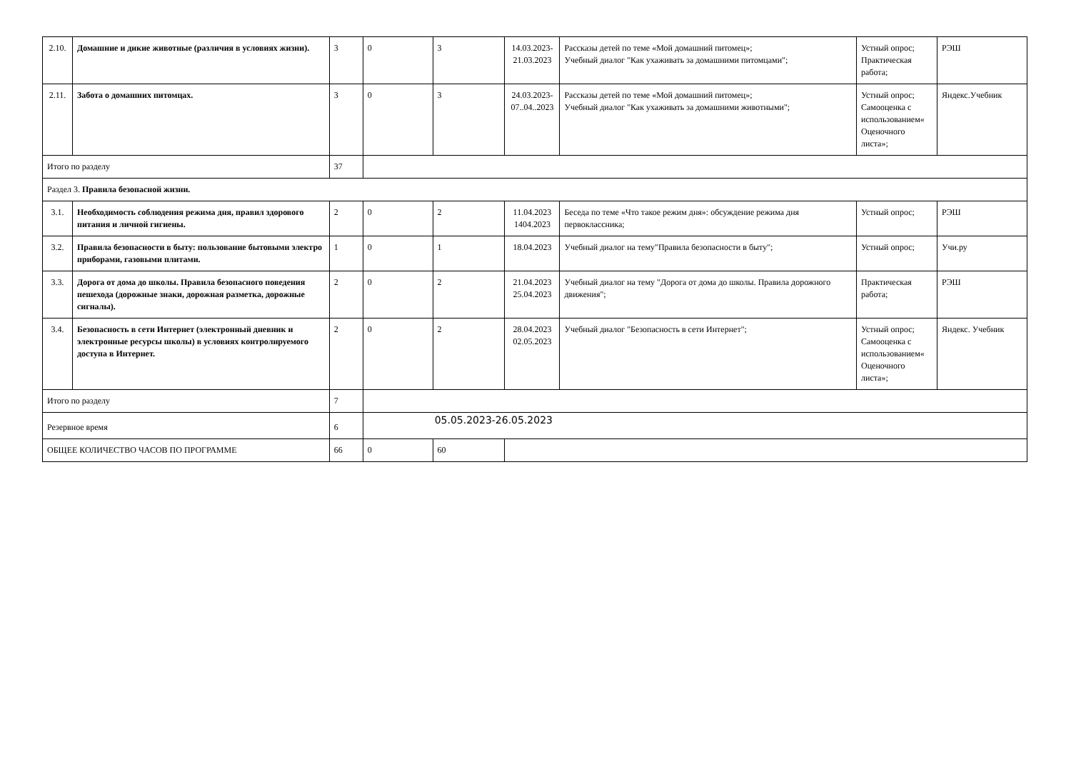| 2.10. | Домашние и дикие животные (различия в условиях жизни). | 3 | 0 | 3 | 14.03.2023- 21.03.2023 | Рассказы детей по теме «Мой домашний питомец»; Учебный диалог "Как ухаживать за домашними питомцами"; | Устный опрос; Практическая работа; | РЭШ |
| 2.11. | Забота о домашних питомцах. | 3 | 0 | 3 | 24.03.2023- 07..04..2023 | Рассказы детей по теме «Мой домашний питомец»; Учебный диалог "Как ухаживать за домашними животными"; | Устный опрос; Самооценка с использованием« Оценочного листа»; | Яндекс.Учебник |
| Итого по разделу | | 37 | | | | | | |
| Раздел 3. Правила безопасной жизни. | | | | | | | | |
| 3.1. | Необходимость соблюдения режима дня, правил здорового питания и личной гигиены. | 2 | 0 | 2 | 11.04.2023 1404.2023 | Беседа по теме «Что такое режим дня»: обсуждение режима дня первоклассника; | Устный опрос; | РЭШ |
| 3.2. | Правила безопасности в быту: пользование бытовыми электро приборами, газовыми плитами. | 1 | 0 | 1 | 18.04.2023 | Учебный диалог на тему"Правила безопасности в быту"; | Устный опрос; | Учи.ру |
| 3.3. | Дорога от дома до школы. Правила безопасного поведения пешехода (дорожные знаки, дорожная разметка, дорожные сигналы). | 2 | 0 | 2 | 21.04.2023 25.04.2023 | Учебный диалог на тему "Дорога от дома до школы. Правила дорожного движения"; | Практическая работа; | РЭШ |
| 3.4. | Безопасность в сети Интернет (электронный дневник и электронные ресурсы школы) в условиях контролируемого доступа в Интернет. | 2 | 0 | 2 | 28.04.2023 02.05.2023 | Учебный диалог "Безопасность в сети Интернет"; | Устный опрос; Самооценка с использованием« Оценочного листа»; | Яндекс. Учебник |
| Итого по разделу | | 7 | | | | | | |
| Резервное время | | 6 | 05.05.2023-26.05.2023 | | | | | |
| ОБЩЕЕ КОЛИЧЕСТВО ЧАСОВ ПО ПРОГРАММЕ | | 66 | 0 | 60 | | | | |